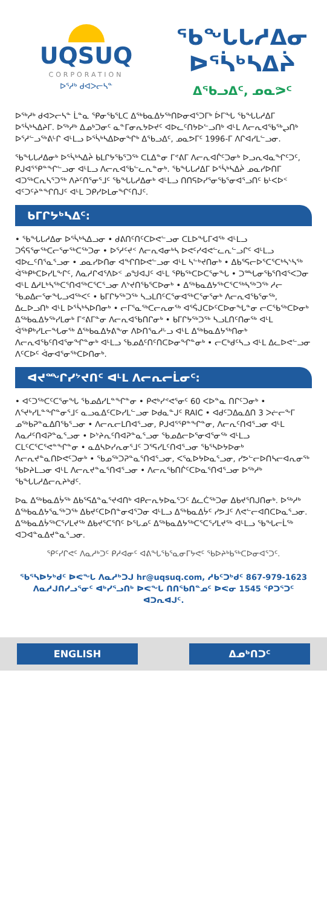UQSUQ
CORPORATION
ᐅᕐᓱᒃ ᑯᐊᐳᓕᓴᓐ
ᖃᖓᒐᓱᐃᓂ ᐅᕐᓵᒃᓴᐃᔩ
ᐃᖃᓗᐃᑦ, ᓄᓇᕗᑦ
ᐅᖅᓱᒃ ᑯᐊᐳᓕᓴᓐ ᒫᓐᓇ ᕿᓂᖃᕐᒪᑕ ᐃᖅᑲᓇᐃᔭᖅᑎᐅᓂᐊᕐᑐᒥᒃ ᐆᒥᖓ ᖃᖓᒐᓱᐃᒥ ᐅᕐᓵᒃᓴᐃᔨᒥ. ᐅᖅᓱᒃ ᐃᓄᒃᑐᓂᑦ ᓇᓐᒥᓂᕆᔭᐅᔪᑦ ᐊᐅᓚᑦᑎᔭᐅᓪᓗᑎᒃ ᐊᒻᒪ ᐱᓕᕆᐊᖃᖅᖢᑎᒃ ᐅᕐᓱᓪᓗᖅᕕᒡᒋ ᐊᒻᒪᓗ ᐅᕐᓵᒃᓴᐃᐅᓂᖏᒃ ᐃᖃᓗᐃᑦ, ᓄᓇᕗᒥᑦ 1996-ᒥ ᐱᒋᐊᓯᒪᓪᓗᓂ.
ᖃᖓᒐᓱᐃᓂᒃ ᐅᕐᓵᒃᓴᐃᔩ ᑲᒪᒋᔭᖃᕐᑐᖅ ᑕᒪᐃᓐᓂ ᒥᕝᕕᒥ ᐱᓕᕆᐊᒌᑦᑐᓂᒃ ᐅᓗᕆᐊᓇᖏᑦᑐᑦ, ᑭᒍᐊᕐᕿᓐᖏᓪᓗᓂ ᐊᒻᒪᓗ ᐱᓕᕆᐊᖃᓪᓚᕆᓐᓂᒃ. ᖃᖓᒐᓱᐃᒥ ᐅᕐᓵᒃᓴᐃᔩ ᓄᓇᓯᐅᑎᒥ ᐊᑐᖅᑕᕆᓴᕐᑐᖅ ᐱᔨᑦᑎᕐᓂᕐᒧᑦ ᖃᖓᒐᓱᐃᓂᒃ ᐊᒻᒪᓗ ᑎᑎᕋᐅᓯᕐᓂᖃᕐᓂᐊᕐᓗᑎᑦ ᑲᒻᐸᐅᑉ ᐊᑦᑐᑦᔨᓐᖏᑎᒍᑦ ᐊᒻᒪ ᑐᑭᓯᐅᒪᓂᖏᑦᑎᒍᑦ.
ᑲᒥᒋᔭᒃᓴᐃᑦ:
• ᖃᖓᒐᓱᐃᓂ ᐅᕐᓵᒃᓴᐃᓗᓂ • ᑯᕕᑎᑦᑎᑦᑕᐅᕙᓪᓗᓂ ᑕᒪᐅᖓᒥᐊᖅ ᐊᒻᒪᓗ ᑐᕌᕋᕐᓂᖅᑕᓕᕐᓂᖅᑕᖅᑐᓂ • ᐅᕐᓱᑦᔪᑉ ᐱᓕᕆᐊᓂᒃᓴ ᐅᕙᑦᓯᐊᕙᓪᓚᕆᓪᓗᒋᑦ ᐊᒻᒪᓗ ᐊᐅᓚᑦᑎᕐᓇᕐᓗᓂ • ᓄᓇᓯᐅᑎᓂ ᐊᖏᑎᐅᕙᓪᓗᓂ ᐊᒻᒪ ᓴᓪᒃᔪᑎᓂᒃ • ᐃᑲᕐᕋᓕᐅᕐᑕᕐᑕᒃᓴᔅᓴᖅ ᐋᖅᑭᒃᑕᐅᓯᒪᖕᒋᑦ, ᐱᓇᓱᒋᐊᕐᐱᐅᑉ ᓄᖑᐊᒍᑦ ᐊᒻᒪ ᕿᑲᖅᑕᐅᑕᕐᓂᖓ • ᑐᙵᓂᖃᕐᑎᐊᕐᐸᑐᓂ ᐊᒻᒪ ᐃᓱᒪᒃᓴᖅᑕᕐᑎᐊᖅᑕᕐᑕᕐᓗᓂ ᐱᔾᔪᑎᖃᕐᑕᐅᓂᒃ • ᐃᖅᑲᓇᐃᔭᖅᑕᕐᑕᖅᓴᖅᑐᖅ ᓱᓕ ᖃᓄᐃᓕᕐᓂᖓᓗᐊᖅᐸᑦ • ᑲᒥᒋᔭᖅᑐᖅ ᓴᓗᒪᑎᑦᑕᕐᓂᐊᖅᑕᕐᓂᕐᓂᒃ ᐱᓕᕆᐊᖃᕐᓂᖅ, ᐃᓚᐅᓗᑎᒃ ᐊᒻᒪ ᐅᕐᓵᒃᓴᐅᑎᓂᒃ • ᓕᒥᕐᓇᖅᑕᓕᕆᓂᖅ ᐊᕐᕌᒍᑕᐅᑦᑕᐅᓂᖓᓐᓂ ᓕᑕᖃᖅᑕᐅᓂᒃ ᐃᖅᑲᓇᐃᔭᖅᓯᒪᓂᒃ ᒥᕝᕕᒥᓐᓂ ᐱᓕᕆᐊᖃᑎᒋᓂᒃ • ᑲᒥᒋᔭᖅᑐᖅ ᓴᓗᒪᑎᑦᑎᓂᖅ ᐊᒻᒪ ᐋᖅᑭᒃᓯᒪᓕᖓᓂᖅ ᐃᖅᑲᓇᐃᔭᕕᖕᓂ ᐱᐅᑎᕐᓇᓱᒡᓗ ᐊᒻᒪ ᐃᖅᑲᓇᐃᔭᖅᑎᓂᒃ ᐱᓕᕆᐊᖃᑦᑎᐊᕐᓂᖏᓐᓂᒃ ᐊᒻᒪᓗ ᖃᓄᐃᑦᑎᑦᑎᑕᐅᓂᖏᓐᓂᒃ • ᓕᑕᒃᑯᑦᓴᓗ ᐊᒻᒪ ᐃᓚᐅᕙᓪᓗᓂ ᐱᑦᑕᐅᑦ ᐋᓂᐊᕐᓂᖅᑕᐅᑎᓂᒃ.
ᐊᔪᙱᓯᔾᔪᑎᑦ ᐊᒻᒪ ᐱᓕᕆᓕᒫᓂᑦ:
• ᐊᑦᑐᖅᑕᑦᑕᕐᓂᖓ ᖃᓄᐃᓯᒪᓐᖏᓐᓂ • ᑭᕙᒃᓯᕝᕙᕐᓂᑦ 60 ᐸᐅᓐᓇ ᑎᒋᑦᑐᓂᒃ • ᐱᕐᔪᒃᓯᒪᓐᖏᓐᓂᕐᒧᑦ ᓇᓗᓇᐃᑦᑕᐅᓯᒪᓪᓗᓂ ᐅᑯᓇᓐᒍᑦ RAIC • ᐊᑯᑦᑐᐃᓇᐃᑎ 3 ᐳᓖᓕᖕᒥ ᓄᖅᑲᕈᓐᓇᐃᑎᖃᕐᓗᓂ • ᐱᓕᕆᓕᒪᑎᐊᕐᓗᓂ, ᑭᒍᐊᕐᕿᓐᖏᓐᓂ, ᐱᓕᕆᑦᑎᐊᕐᓗᓂ ᐊᒻᒪ ᐱᓇᓱᑦᑎᐊᕈᓐᓇᕐᓗᓂ • ᐅᔾᔨᕆᑦᑎᐊᕈᓐᓇᕐᓗᓂ ᖃᓄᐃᓕᐅᕐᓂᐊᕐᓂᖅ ᐊᒻᒪᓗ ᑕᒪᑦᑕᕐᑕᕐᕙᓐᖏᓐᓂ • ᓇᐃᓴᐅᓯᕆᓂᕐᒧᑦ ᑐᕐᕋᓯᒪᑦᑎᐊᕐᓗᓂ ᖃᕐᓴᐅᔭᐅᓂᒃ ᐱᓕᕆᔪᓐᓇᑎᐅᕙᑦᑐᓂᒃ • ᖃᓄᖅᑐᕈᓐᓇᕐᑎᐊᕐᓗᓂ, ᐸᕐᓇᐅᔭᐅᓇᕐᓗᓂ, ᓯᕗᓪᓕᐅᑎᓴᓕᐊᕆᓂᖅ ᖃᐅᔨᒪᓗᓂ ᐊᒻᒪ ᐱᓕᕆᔪᓐᓇᕐᑎᐊᕐᓗᓂ • ᐱᓕᕆᖃᑎᒌᑦᑕᐅᓇᕐᑎᐊᕐᓗᓂ ᐅᖅᓱᒃ ᖃᖓᒐᓱᐃᓕᕆᔨᒃᑯᑦ.
ᐅᓇ ᐃᖅᑲᓇᐃᔮᖅ ᐃᑲᕐᕋᐃᓐᓇᕐᔪᐊᑎᒃ ᐊᑭᓕᕆᔭᐅᓇᕐᑐᑦ ᐃᓚᑖᖅᑐᓂ ᐃᑲᔪᕐᑎᒍᑎᓂᒃ. ᐅᖅᓱᒃ ᐃᖅᑲᓇᐃᔭᕐᓇᖅᑐᖅ ᐃᑲᔪᑦᑕᐅᑎᓐᓂᐊᕐᑐᓂ ᐊᒻᒪᓗ ᐃᖅᑲᓇᐃᔮᑦ ᓯᕗᒧᑦ ᐱᕙᓪᓕᐊᑎᑕᐅᓇᕐᓗᓂ. ᐃᖅᑲᓇᐃᔮᖅᑕᕐᓯᒪᔪᖅ ᐃᑲᔪᕐᑕᕐᑎᑦ ᐅᕐᒐᓄᑦ ᐃᖅᑲᓇᐃᔭᖅᑕᕐᑕᕐᓯᒪᔪᖅ ᐊᒻᒪᓗ ᖃᖓᓕᒫᖅ ᐊᑐᐊᓐᓇᐃᔪᓐᓇᕐᓗᓂ.
ᕿᑦᓯᒋᕙᑦ ᐱᓇᓱᒃᑐᑦ ᑭᓱᐊᓂᑦ ᐊᕕᖓᖃᕐᓇᓂᒥᔭᕙᑦ ᖃᐅᔨᒃᑲᖅᑕᐅᓂᐊᕐᑐᑦ.
ᖃᕐᓴᐅᔭᒃᑯᑦ ᐅᕙᖓ ᐱᓇᓱᒃᑐᒍ hr@uqsuq.com, ᓱᑲᑦᑐᒃᑯᑦ 867-979-1623 ᐱᓇᓱᒍᑎᓯᓗᕐᓂᑦ ᐊᒃᓯᕐᓗᑎᒃ ᐅᕙᖓ ᑎᑎᕐᑲᑎᓐᓄᑦ ᐅᕙᓂ 1545 ᕿᑐᕐᑐᑦ ᐊᑐᕆᐊᒍᑦ.
ENGLISH ᐃᓄᒃᑎᑐᑦ